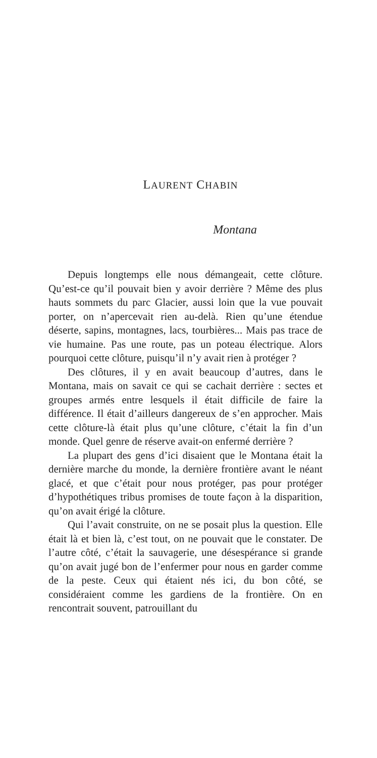LAURENT CHABIN
Montana
Depuis longtemps elle nous démangeait, cette clôture. Qu’est-ce qu’il pouvait bien y avoir derrière ? Même des plus hauts sommets du parc Glacier, aussi loin que la vue pouvait porter, on n’apercevait rien au-delà. Rien qu’une étendue déserte, sapins, montagnes, lacs, tourbières... Mais pas trace de vie humaine. Pas une route, pas un poteau électrique. Alors pourquoi cette clôture, puisqu’il n’y avait rien à protéger ?
Des clôtures, il y en avait beaucoup d’autres, dans le Montana, mais on savait ce qui se cachait derrière : sectes et groupes armés entre lesquels il était difficile de faire la différence. Il était d’ailleurs dangereux de s’en approcher. Mais cette clôture-là était plus qu’une clôture, c’était la fin d’un monde. Quel genre de réserve avait-on enfermé derrière ?
La plupart des gens d’ici disaient que le Montana était la dernière marche du monde, la dernière frontière avant le néant glacé, et que c’était pour nous protéger, pas pour protéger d’hypothétiques tribus promises de toute façon à la disparition, qu’on avait érigé la clôture.
Qui l’avait construite, on ne se posait plus la question. Elle était là et bien là, c’est tout, on ne pouvait que le constater. De l’autre côté, c’était la sauvagerie, une désespérance si grande qu’on avait jugé bon de l’enfermer pour nous en garder comme de la peste. Ceux qui étaient nés ici, du bon côté, se considéraient comme les gardiens de la frontière. On en rencontrait souvent, patrouillant du